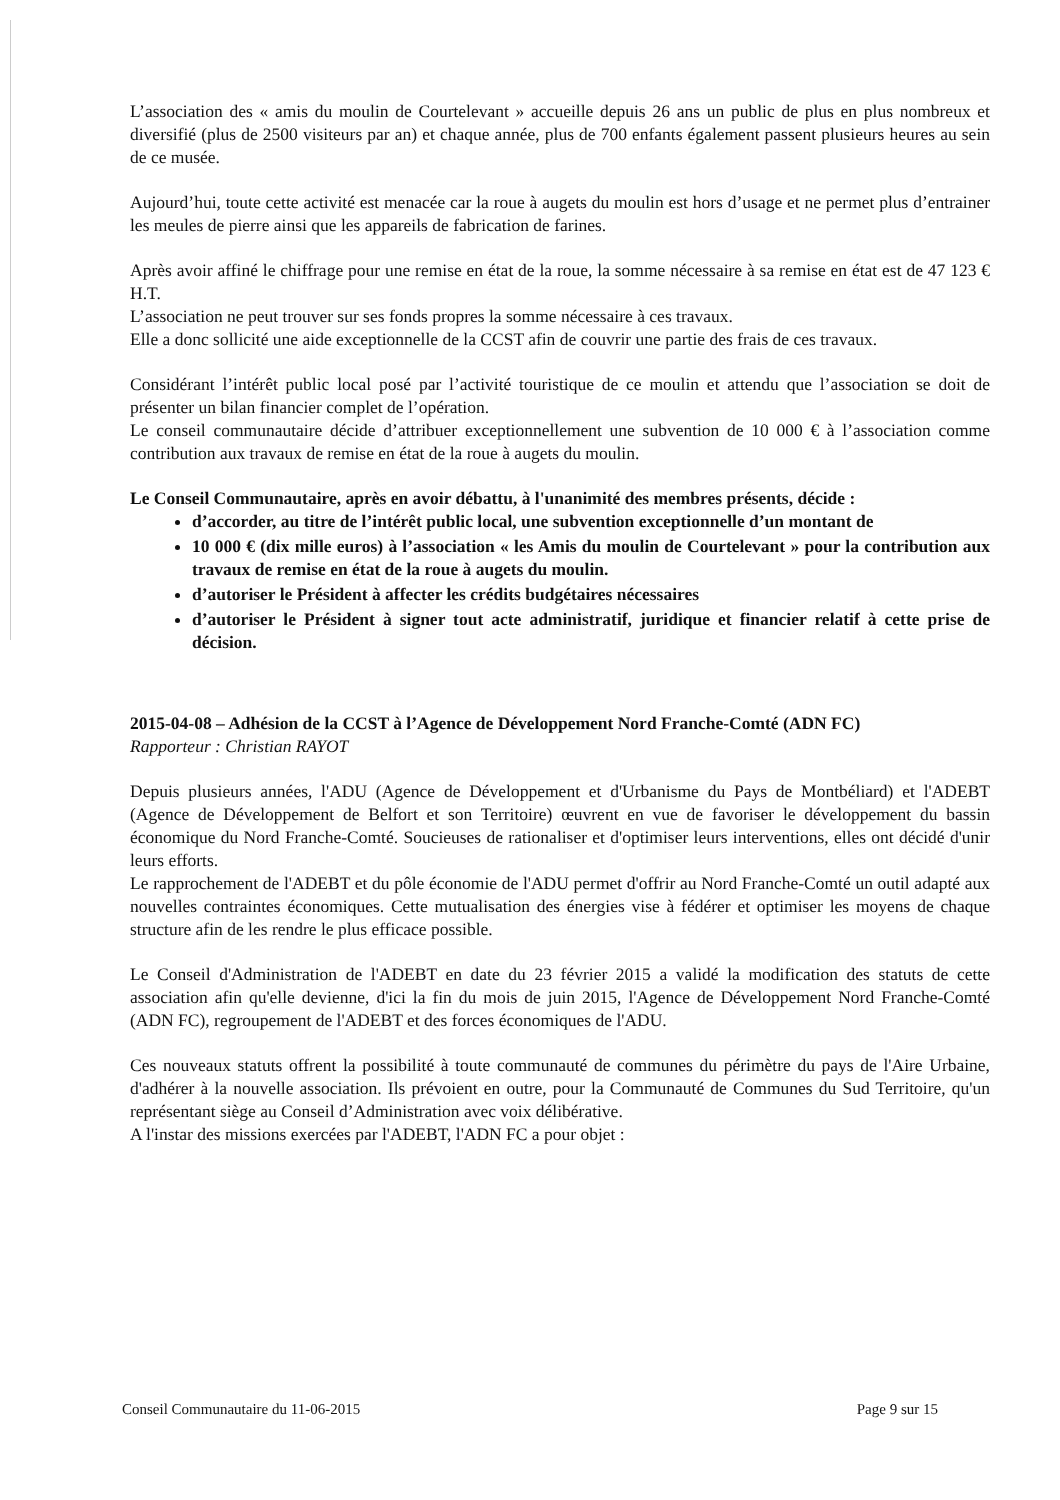L’association des « amis du moulin de Courtelevant » accueille depuis 26 ans un public de plus en plus nombreux et diversifié (plus de 2500 visiteurs par an) et chaque année, plus de 700 enfants également passent plusieurs heures au sein de ce musée.
Aujourd’hui, toute cette activité est menacée car la roue à augets du moulin est hors d’usage et ne permet plus d’entrainer les meules de pierre ainsi que les appareils de fabrication de farines.
Après avoir affiné le chiffrage pour une remise en état de la roue, la somme nécessaire à sa remise en état est de 47 123 € H.T.
L’association ne peut trouver sur ses fonds propres la somme nécessaire à ces travaux.
Elle a donc sollicité une aide exceptionnelle de la CCST afin de couvrir une partie des frais de ces travaux.
Considérant l’intérêt public local posé par l’activité touristique de ce moulin et attendu que l’association se doit de présenter un bilan financier complet de l’opération.
Le conseil communautaire décide d’attribuer exceptionnellement une subvention de 10 000 € à l’association comme contribution aux travaux de remise en état de la roue à augets du moulin.
Le Conseil Communautaire, après en avoir débattu, à l'unanimité des membres présents, décide :
d’accorder, au titre de l’intérêt public local, une subvention exceptionnelle d’un montant de
10 000 € (dix mille euros) à l’association « les Amis du moulin de Courtelevant » pour la contribution aux travaux de remise en état de la roue à augets du moulin.
d’autoriser le Président à affecter les crédits budgétaires nécessaires
d’autoriser le Président à signer tout acte administratif, juridique et financier relatif à cette prise de décision.
2015-04-08 – Adhésion de la CCST à l’Agence de Développement Nord Franche-Comté (ADN FC)
Rapporteur : Christian RAYOT
Depuis plusieurs années, l'ADU (Agence de Développement et d'Urbanisme du Pays de Montbéliard) et l'ADEBT (Agence de Développement de Belfort et son Territoire) œuvrent en vue de favoriser le développement du bassin économique du Nord Franche-Comté. Soucieuses de rationaliser et d'optimiser leurs interventions, elles ont décidé d'unir leurs efforts.
Le rapprochement de l'ADEBT et du pôle économie de l'ADU permet d'offrir au Nord Franche-Comté un outil adapté aux nouvelles contraintes économiques. Cette mutualisation des énergies vise à fédérer et optimiser les moyens de chaque structure afin de les rendre le plus efficace possible.
Le Conseil d'Administration de l'ADEBT en date du 23 février 2015 a validé la modification des statuts de cette association afin qu'elle devienne, d'ici la fin du mois de juin 2015, l'Agence de Développement Nord Franche-Comté (ADN FC), regroupement de l'ADEBT et des forces économiques de l'ADU.
Ces nouveaux statuts offrent la possibilité à toute communauté de communes du périmètre du pays de l'Aire Urbaine, d'adhérer à la nouvelle association. Ils prévoient en outre, pour la Communauté de Communes du Sud Territoire, qu'un représentant siège au Conseil d’Administration avec voix délibérative.
A l'instar des missions exercées par l'ADEBT, l'ADN FC a pour objet :
Conseil Communautaire du 11-06-2015 Page 9 sur 15